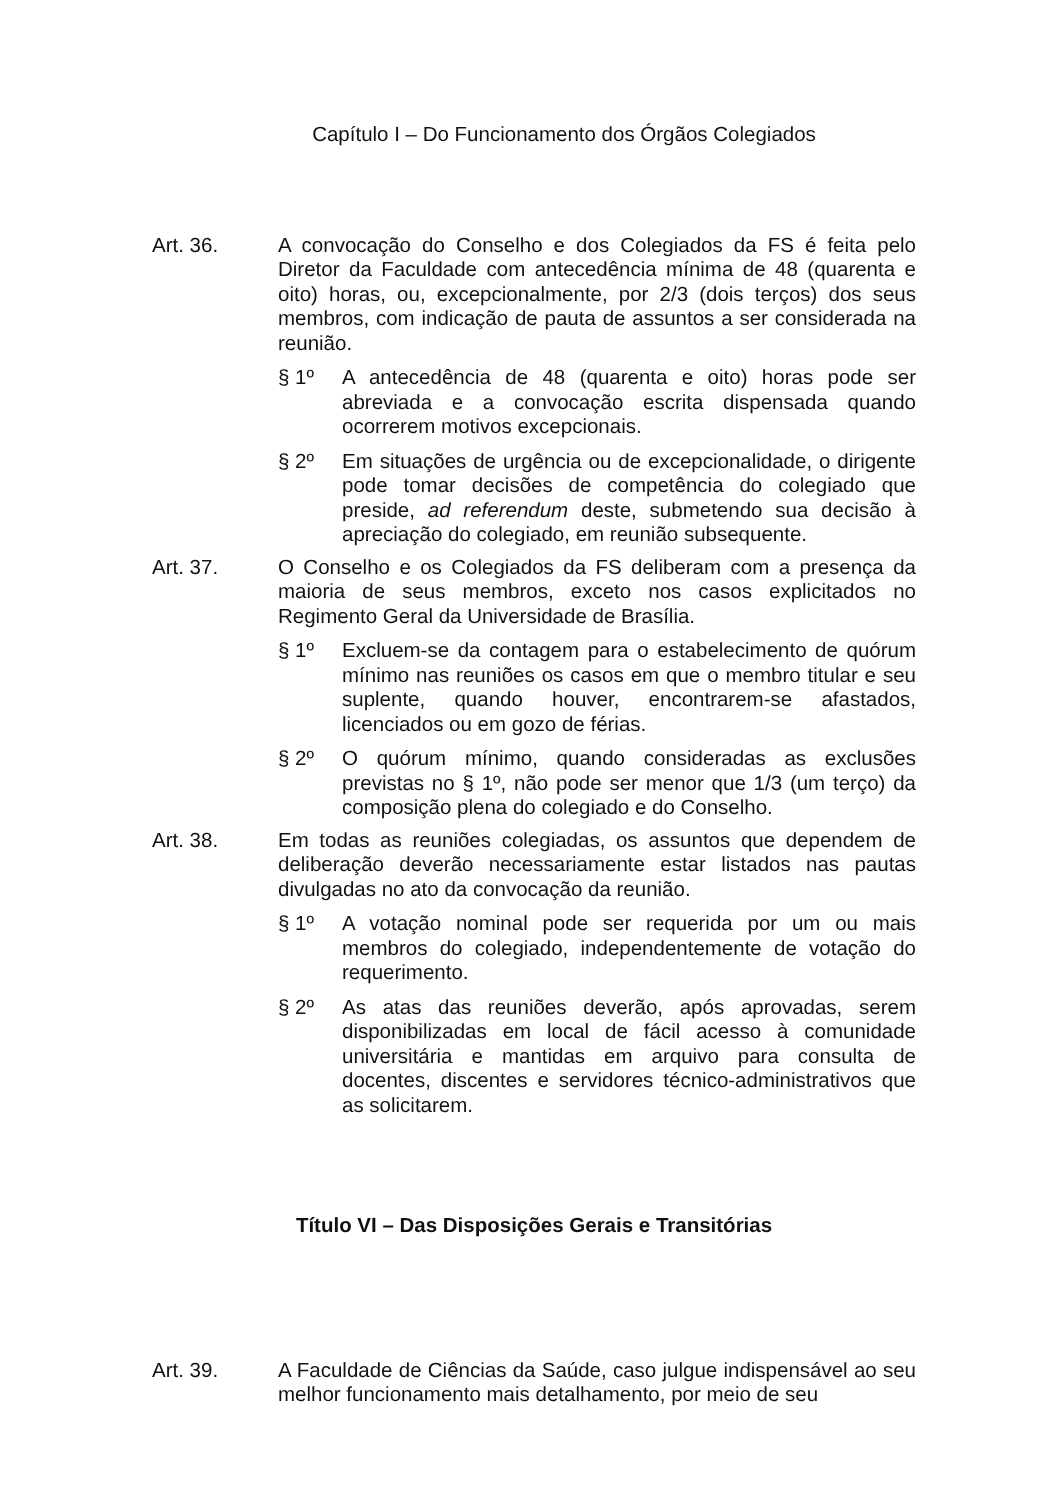Capítulo I – Do Funcionamento dos Órgãos Colegiados
Art. 36. A convocação do Conselho e dos Colegiados da FS é feita pelo Diretor da Faculdade com antecedência mínima de 48 (quarenta e oito) horas, ou, excepcionalmente, por 2/3 (dois terços) dos seus membros, com indicação de pauta de assuntos a ser considerada na reunião.
§ 1º A antecedência de 48 (quarenta e oito) horas pode ser abreviada e a convocação escrita dispensada quando ocorrerem motivos excepcionais.
§ 2º Em situações de urgência ou de excepcionalidade, o dirigente pode tomar decisões de competência do colegiado que preside, ad referendum deste, submetendo sua decisão à apreciação do colegiado, em reunião subsequente.
Art. 37. O Conselho e os Colegiados da FS deliberam com a presença da maioria de seus membros, exceto nos casos explicitados no Regimento Geral da Universidade de Brasília.
§ 1º Excluem-se da contagem para o estabelecimento de quórum mínimo nas reuniões os casos em que o membro titular e seu suplente, quando houver, encontrarem-se afastados, licenciados ou em gozo de férias.
§ 2º O quórum mínimo, quando consideradas as exclusões previstas no § 1º, não pode ser menor que 1/3 (um terço) da composição plena do colegiado e do Conselho.
Art. 38. Em todas as reuniões colegiadas, os assuntos que dependem de deliberação deverão necessariamente estar listados nas pautas divulgadas no ato da convocação da reunião.
§ 1º A votação nominal pode ser requerida por um ou mais membros do colegiado, independentemente de votação do requerimento.
§ 2º As atas das reuniões deverão, após aprovadas, serem disponibilizadas em local de fácil acesso à comunidade universitária e mantidas em arquivo para consulta de docentes, discentes e servidores técnico-administrativos que as solicitarem.
Título VI – Das Disposições Gerais e Transitórias
Art. 39. A Faculdade de Ciências da Saúde, caso julgue indispensável ao seu melhor funcionamento mais detalhamento, por meio de seu